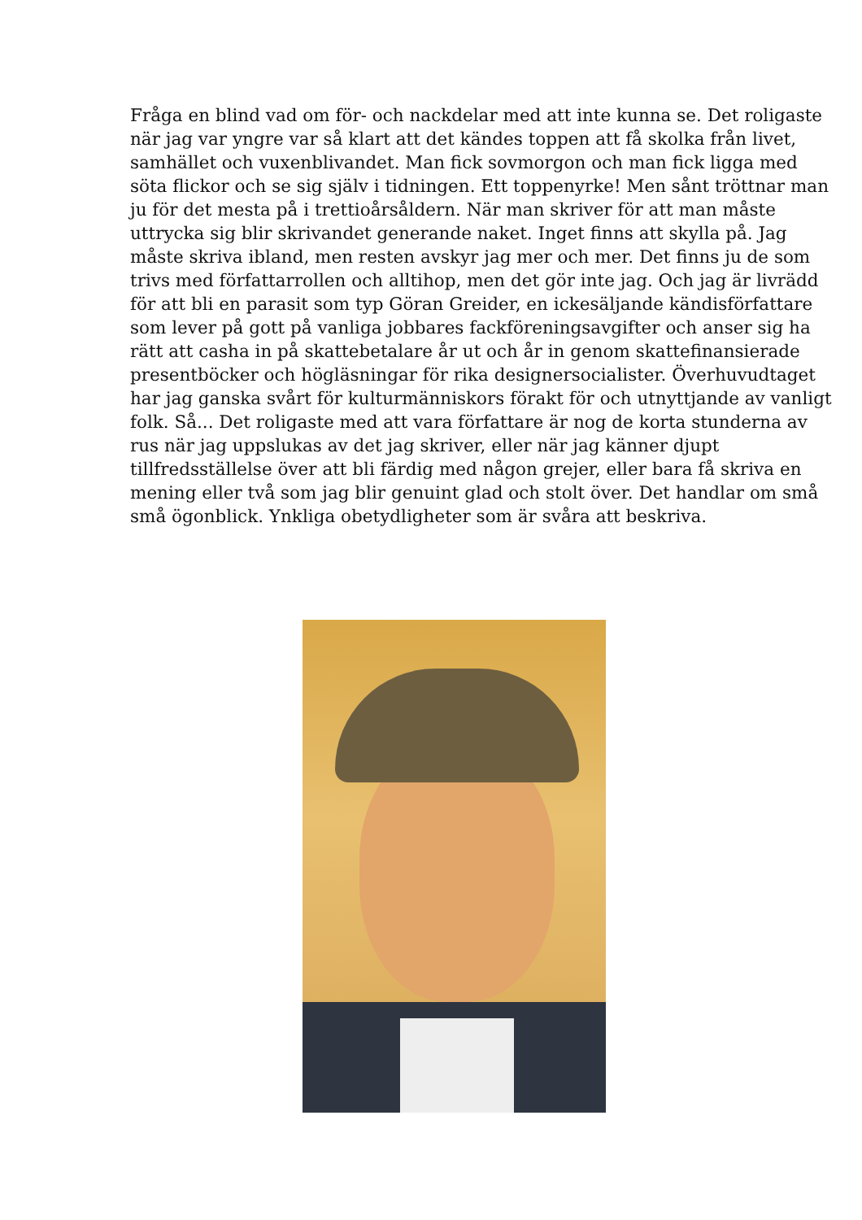Fråga en blind vad om för- och nackdelar med att inte kunna se. Det roligaste när jag var yngre var så klart att det kändes toppen att få skolka från livet, samhället och vuxenblivandet. Man fick sovmorgon och man fick ligga med söta flickor och se sig själv i tidningen. Ett toppenyrke! Men sånt tröttnar man ju för det mesta på i trettioårsåldern. När man skriver för att man måste uttrycka sig blir skrivandet generande naket. Inget finns att skylla på. Jag måste skriva ibland, men resten avskyr jag mer och mer. Det finns ju de som trivs med författarrollen och alltihop, men det gör inte jag. Och jag är livrädd för att bli en parasit som typ Göran Greider, en ickesäljande kändisförfattare som lever på gott på vanliga jobbares fackföreningsavgifter och anser sig ha rätt att casha in på skattebetalare år ut och år in genom skattefinansierade presentböcker och högläsningar för rika designersocialister. Överhuvudtaget har jag ganska svårt för kulturmänniskors förakt för och utnyttjande av vanligt folk. Så... Det roligaste med att vara författare är nog de korta stunderna av rus när jag uppslukas av det jag skriver, eller när jag känner djupt tillfredsställelse över att bli färdig med någon grejer, eller bara få skriva en mening eller två som jag blir genuint glad och stolt över. Det handlar om små små ögonblick. Ynkliga obetydligheter som är svåra att beskriva.